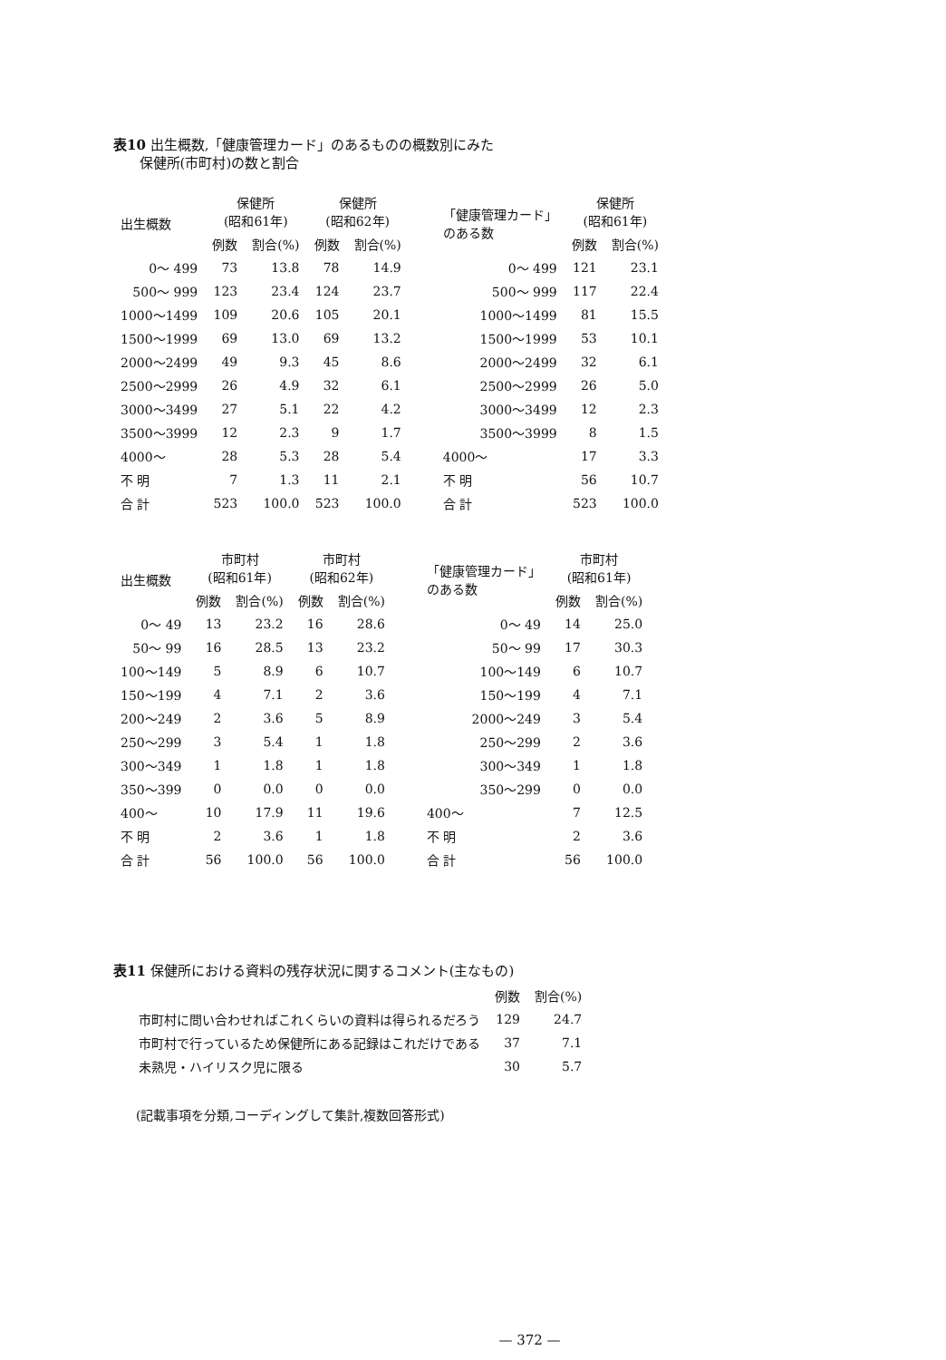表10 出生概数,「健康管理カード」のあるものの概数別にみた
保健所(市町村)の数と割合
| 出生概数 | 保健所 (昭和61年) | | 保健所 (昭和62年) | |
| --- | --- | --- | --- | --- |
| | 例数 | 割合(%) | 例数 | 割合(%) |
| 0〜 499 | 73 | 13.8 | 78 | 14.9 |
| 500〜 999 | 123 | 23.4 | 124 | 23.7 |
| 1000〜1499 | 109 | 20.6 | 105 | 20.1 |
| 1500〜1999 | 69 | 13.0 | 69 | 13.2 |
| 2000〜2499 | 49 | 9.3 | 45 | 8.6 |
| 2500〜2999 | 26 | 4.9 | 32 | 6.1 |
| 3000〜3499 | 27 | 5.1 | 22 | 4.2 |
| 3500〜3999 | 12 | 2.3 | 9 | 1.7 |
| 4000〜 | 28 | 5.3 | 28 | 5.4 |
| 不 明 | 7 | 1.3 | 11 | 2.1 |
| 合 計 | 523 | 100.0 | 523 | 100.0 |
| 「健康管理カード」 のある数 | 保健所 (昭和61年) | |
| --- | --- | --- |
| | 例数 | 割合(%) |
| 0〜 499 | 121 | 23.1 |
| 500〜 999 | 117 | 22.4 |
| 1000〜1499 | 81 | 15.5 |
| 1500〜1999 | 53 | 10.1 |
| 2000〜2499 | 32 | 6.1 |
| 2500〜2999 | 26 | 5.0 |
| 3000〜3499 | 12 | 2.3 |
| 3500〜3999 | 8 | 1.5 |
| 4000〜 | 17 | 3.3 |
| 不 明 | 56 | 10.7 |
| 合 計 | 523 | 100.0 |
| 出生概数 | 市町村 (昭和61年) | | 市町村 (昭和62年) | |
| --- | --- | --- | --- | --- |
| | 例数 | 割合(%) | 例数 | 割合(%) |
| 0〜 49 | 13 | 23.2 | 16 | 28.6 |
| 50〜 99 | 16 | 28.5 | 13 | 23.2 |
| 100〜149 | 5 | 8.9 | 6 | 10.7 |
| 150〜199 | 4 | 7.1 | 2 | 3.6 |
| 200〜249 | 2 | 3.6 | 5 | 8.9 |
| 250〜299 | 3 | 5.4 | 1 | 1.8 |
| 300〜349 | 1 | 1.8 | 1 | 1.8 |
| 350〜399 | 0 | 0.0 | 0 | 0.0 |
| 400〜 | 10 | 17.9 | 11 | 19.6 |
| 不 明 | 2 | 3.6 | 1 | 1.8 |
| 合 計 | 56 | 100.0 | 56 | 100.0 |
| 「健康管理カード」 のある数 | 市町村 (昭和61年) | |
| --- | --- | --- |
| | 例数 | 割合(%) |
| 0〜 49 | 14 | 25.0 |
| 50〜 99 | 17 | 30.3 |
| 100〜149 | 6 | 10.7 |
| 150〜199 | 4 | 7.1 |
| 2000〜249 | 3 | 5.4 |
| 250〜299 | 2 | 3.6 |
| 300〜349 | 1 | 1.8 |
| 350〜299 | 0 | 0.0 |
| 400〜 | 7 | 12.5 |
| 不 明 | 2 | 3.6 |
| 合 計 | 56 | 100.0 |
表11 保健所における資料の残存状況に関するコメント(主なもの)
| | 例数 | 割合(%) |
| --- | --- | --- |
| 市町村に問い合わせればこれくらいの資料は得られるだろう | 129 | 24.7 |
| 市町村で行っているため保健所にある記録はこれだけである | 37 | 7.1 |
| 未熟児・ハイリスク児に限る | 30 | 5.7 |
(記載事項を分類,コーディングして集計,複数回答形式)
— 372 —